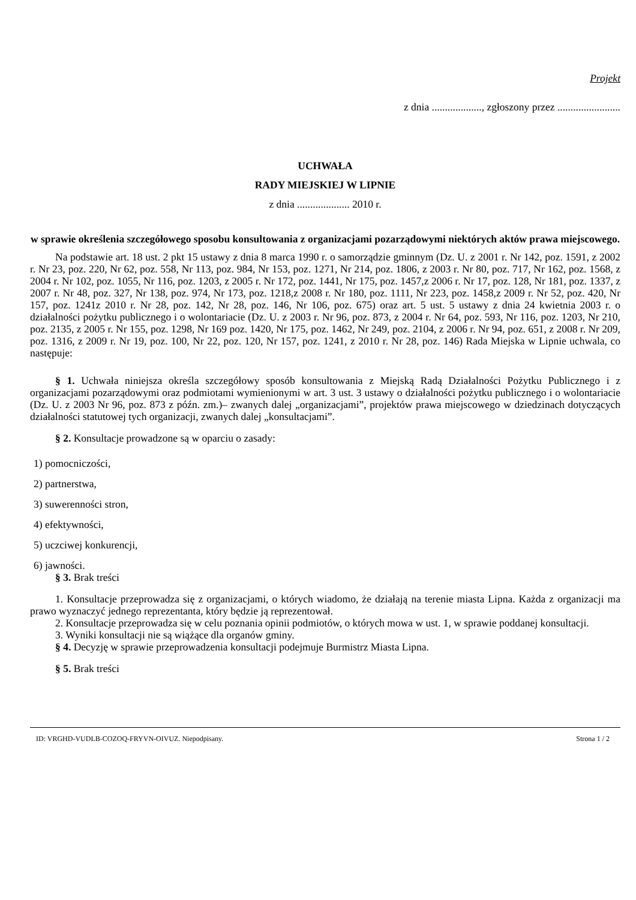Projekt
z dnia ..................., zgłoszony przez ........................
UCHWAŁA
RADY MIEJSKIEJ W LIPNIE
z dnia .................... 2010 r.
w sprawie określenia szczegółowego sposobu konsultowania z organizacjami pozarządowymi niektórych aktów prawa miejscowego.
Na podstawie art. 18 ust. 2 pkt 15 ustawy z dnia 8 marca 1990 r. o samorządzie gminnym (Dz. U. z 2001 r. Nr 142, poz. 1591, z 2002 r. Nr 23, poz. 220, Nr 62, poz. 558, Nr 113, poz. 984, Nr 153, poz. 1271, Nr 214, poz. 1806, z 2003 r. Nr 80, poz. 717, Nr 162, poz. 1568, z 2004 r. Nr 102, poz. 1055, Nr 116, poz. 1203, z 2005 r. Nr 172, poz. 1441, Nr 175, poz. 1457,z 2006 r. Nr 17, poz. 128, Nr 181, poz. 1337, z 2007 r. Nr 48, poz. 327, Nr 138, poz. 974, Nr 173, poz. 1218,z 2008 r. Nr 180, poz. 1111, Nr 223, poz. 1458,z 2009 r. Nr 52, poz. 420, Nr 157, poz. 1241z 2010 r. Nr 28, poz. 142, Nr 28, poz. 146, Nr 106, poz. 675) oraz art. 5 ust. 5 ustawy z dnia 24 kwietnia 2003 r. o działalności pożytku publicznego i o wolontariacie (Dz. U. z 2003 r. Nr 96, poz. 873, z 2004 r. Nr 64, poz. 593, Nr 116, poz. 1203, Nr 210, poz. 2135, z 2005 r. Nr 155, poz. 1298, Nr 169 poz. 1420, Nr 175, poz. 1462, Nr 249, poz. 2104, z 2006 r. Nr 94, poz. 651, z 2008 r. Nr 209, poz. 1316, z 2009 r. Nr 19, poz. 100, Nr 22, poz. 120, Nr 157, poz. 1241, z 2010 r. Nr 28, poz. 146) Rada Miejska w Lipnie uchwala, co następuje:
§ 1. Uchwała niniejsza określa szczegółowy sposób konsultowania z Miejską Radą Działalności Pożytku Publicznego i z organizacjami pozarządowymi oraz podmiotami wymienionymi w art. 3 ust. 3 ustawy o działalności pożytku publicznego i o wolontariacie (Dz. U. z 2003 Nr 96, poz. 873 z późn. zm.)– zwanych dalej „organizacjami”, projektów prawa miejscowego w dziedzinach dotyczących działalności statutowej tych organizacji, zwanych dalej „konsultacjami”.
§ 2. Konsultacje prowadzone są w oparciu o zasady:
1) pomocniczości,
2) partnerstwa,
3) suwerenności stron,
4) efektywności,
5) uczciwej konkurencji,
6) jawności.
§ 3. Brak treści
1. Konsultacje przeprowadza się z organizacjami, o których wiadomo, że działają na terenie miasta Lipna. Każda z organizacji ma prawo wyznaczyć jednego reprezentanta, który będzie ją reprezentował.
2. Konsultacje przeprowadza się w celu poznania opinii podmiotów, o których mowa w ust. 1, w sprawie poddanej konsultacji.
3. Wyniki konsultacji nie są wiążące dla organów gminy.
§ 4. Decyzję w sprawie przeprowadzenia konsultacji podejmuje Burmistrz Miasta Lipna.
§ 5. Brak treści
ID: VRGHD-VUDLB-COZOQ-FRYVN-OIVUZ. Niepodpisany. Strona 1 / 2